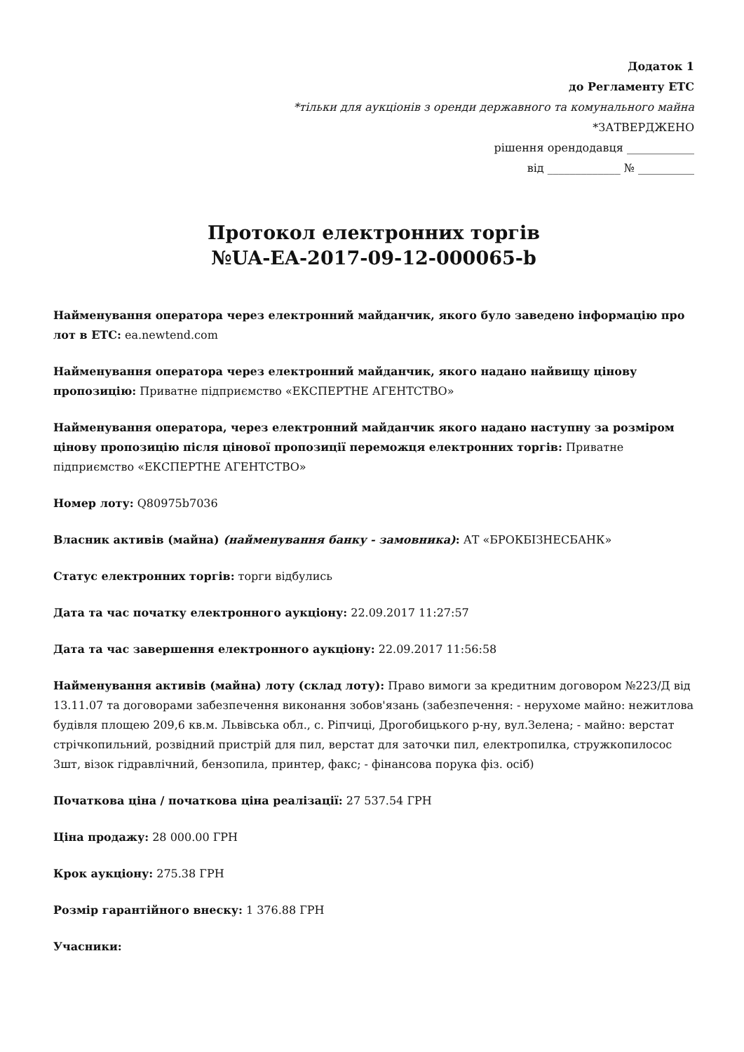Додаток 1
до Регламенту ЕТС
*тільки для аукціонів з оренди державного та комунального майна
*ЗАТВЕРДЖЕНО
рішення орендодавця ____________
від _____________ № __________
Протокол електронних торгів
№UA-EA-2017-09-12-000065-b
Найменування оператора через електронний майданчик, якого було заведено інформацію про лот в ЕТС: ea.newtend.com
Найменування оператора через електронний майданчик, якого надано найвищу цінову пропозицію: Приватне підприємство «ЕКСПЕРТНЕ АГЕНТСТВО»
Найменування оператора, через електронний майданчик якого надано наступну за розміром цінову пропозицію після цінової пропозиції переможця електронних торгів: Приватне підприємство «ЕКСПЕРТНЕ АГЕНТСТВО»
Номер лоту: Q80975b7036
Власник активів (майна) (найменування банку - замовника): АТ «БРОКБІЗНЕСБАНК»
Статус електронних торгів: торги відбулись
Дата та час початку електронного аукціону: 22.09.2017 11:27:57
Дата та час завершення електронного аукціону: 22.09.2017 11:56:58
Найменування активів (майна) лоту (склад лоту): Право вимоги за кредитним договором №223/Д від 13.11.07 та договорами забезпечення виконання зобов'язань (забезпечення: - нерухоме майно: нежитлова будівля площею 209,6 кв.м. Львівська обл., с. Ріпчиці, Дрогобицького р-ну, вул.Зелена; - майно: верстат стрічкопильний, розвідний пристрій для пил, верстат для заточки пил, електропилка, стружкопилосос 3шт, візок гідравлічний, бензопила, принтер, факс; - фінансова порука фіз. осіб)
Початкова ціна / початкова ціна реалізації: 27 537.54 ГРН
Ціна продажу: 28 000.00 ГРН
Крок аукціону: 275.38 ГРН
Розмір гарантійного внеску: 1 376.88 ГРН
Учасники: